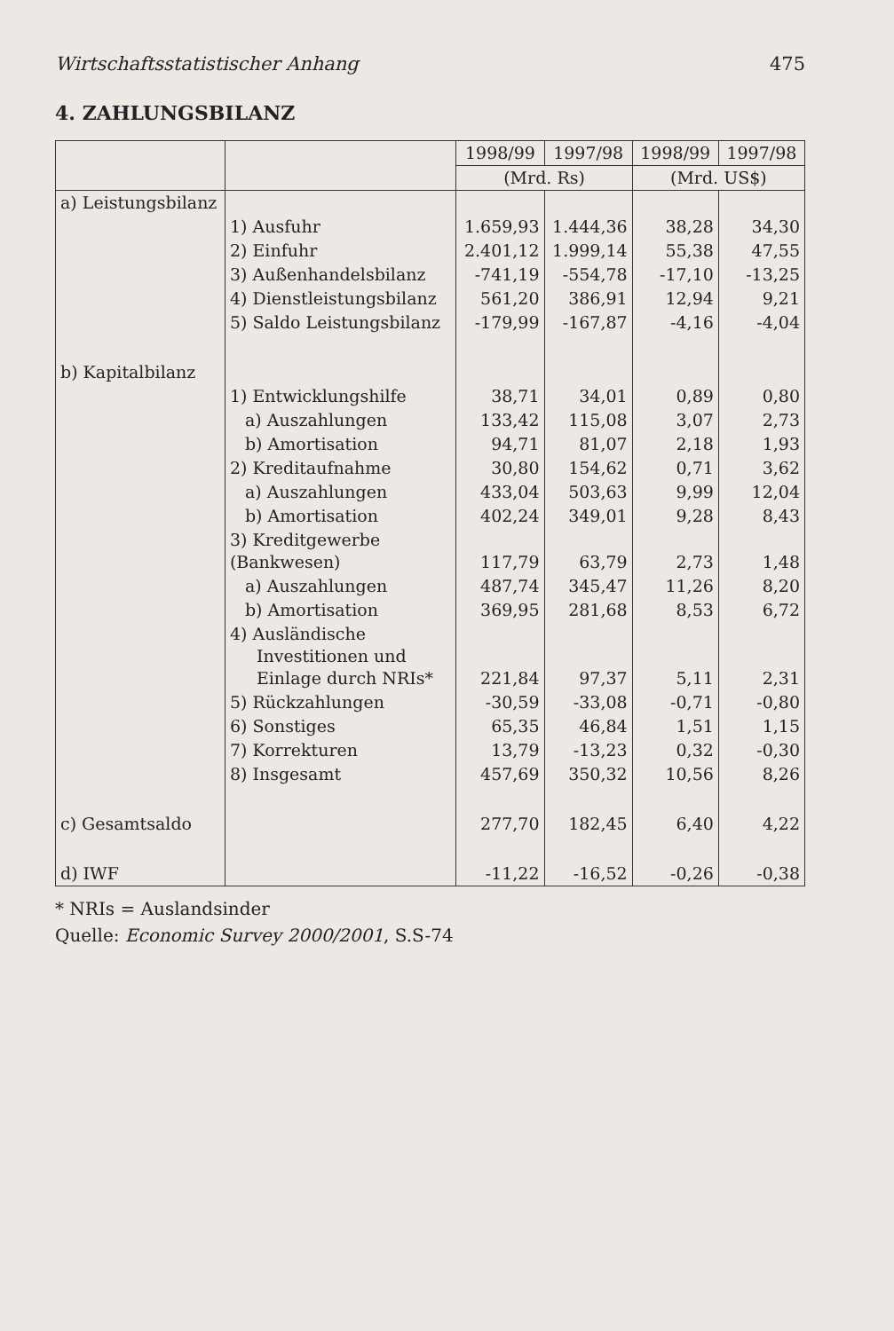Wirtschaftsstatistischer Anhang 475
4. ZAHLUNGSBILANZ
| | | 1998/99 | 1997/98 | 1998/99 | 1997/98 |
| --- | --- | --- | --- | --- | --- |
| | | (Mrd. Rs) | | (Mrd. US$) | |
| a) Leistungsbilanz | | | | | |
| | 1) Ausfuhr | 1.659,93 | 1.444,36 | 38,28 | 34,30 |
| | 2) Einfuhr | 2.401,12 | 1.999,14 | 55,38 | 47,55 |
| | 3) Außenhandelsbilanz | -741,19 | -554,78 | -17,10 | -13,25 |
| | 4) Dienstleistungsbilanz | 561,20 | 386,91 | 12,94 | 9,21 |
| | 5) Saldo Leistungsbilanz | -179,99 | -167,87 | -4,16 | -4,04 |
| b) Kapitalbilanz | | | | | |
| | 1) Entwicklungshilfe | 38,71 | 34,01 | 0,89 | 0,80 |
| | a) Auszahlungen | 133,42 | 115,08 | 3,07 | 2,73 |
| | b) Amortisation | 94,71 | 81,07 | 2,18 | 1,93 |
| | 2) Kreditaufnahme | 30,80 | 154,62 | 0,71 | 3,62 |
| | a) Auszahlungen | 433,04 | 503,63 | 9,99 | 12,04 |
| | b) Amortisation | 402,24 | 349,01 | 9,28 | 8,43 |
| | 3) Kreditgewerbe (Bankwesen) | 117,79 | 63,79 | 2,73 | 1,48 |
| | a) Auszahlungen | 487,74 | 345,47 | 11,26 | 8,20 |
| | b) Amortisation | 369,95 | 281,68 | 8,53 | 6,72 |
| | 4) Ausländische Investitionen und Einlage durch NRIs* | 221,84 | 97,37 | 5,11 | 2,31 |
| | 5) Rückzahlungen | -30,59 | -33,08 | -0,71 | -0,80 |
| | 6) Sonstiges | 65,35 | 46,84 | 1,51 | 1,15 |
| | 7) Korrekturen | 13,79 | -13,23 | 0,32 | -0,30 |
| | 8) Insgesamt | 457,69 | 350,32 | 10,56 | 8,26 |
| c) Gesamtsaldo | | 277,70 | 182,45 | 6,40 | 4,22 |
| d) IWF | | -11,22 | -16,52 | -0,26 | -0,38 |
* NRIs = Auslandsinder
Quelle: Economic Survey 2000/2001, S.S-74